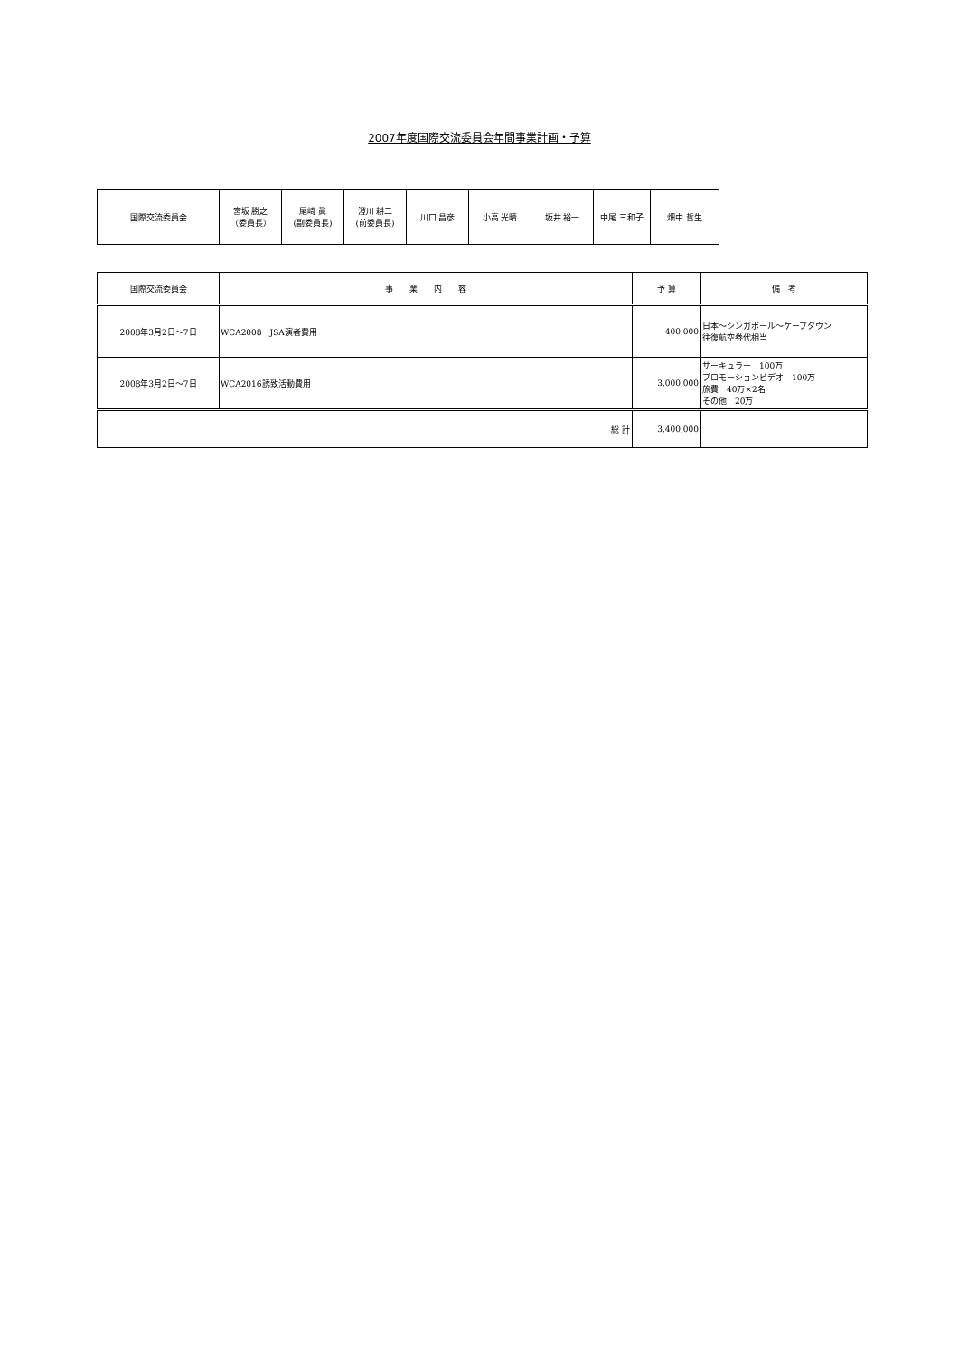2007年度国際交流委員会年間事業計画・予算
| 国際交流委員会 | 宮坂 勝之 （委員長） | 尾崎 眞 (副委員長) | 澄川 耕二 (前委員長) | 川口 昌彦 | 小高 光晴 | 坂井 裕一 | 中尾 三和子 | 畑中 哲生 |
| 国際交流委員会 | 事 業 内 容 | 予 算 | 備 考 |
| --- | --- | --- | --- |
| 2008年3月2日～7日 | WCA2008 JSA演者費用 | 400,000 | 日本～シンガポール～ケープタウン 往復航空券代相当 |
| 2008年3月2日～7日 | WCA2016誘致活動費用 | 3,000,000 | サーキュラー 100万 プロモーションビデオ 100万 旅費 40万×2名 その他 20万 |
| 総 計 | | 3,400,000 | |